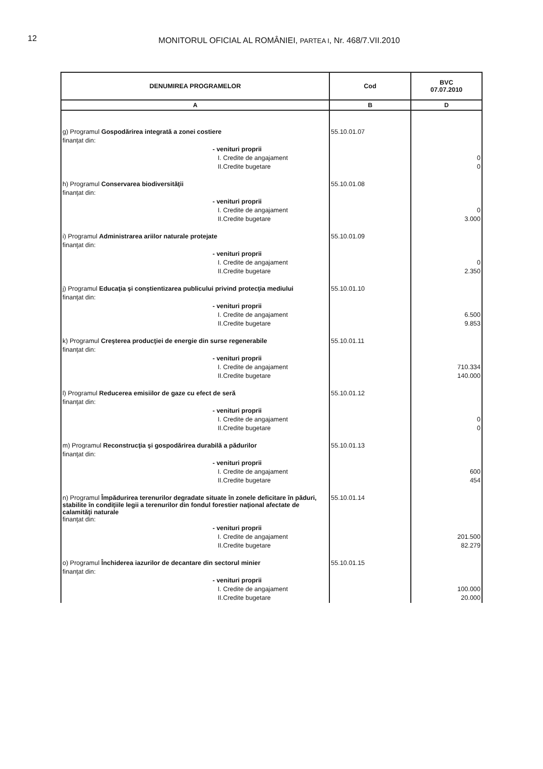12
MONITORUL OFICIAL AL ROMÂNIEI, PARTEA I, Nr. 468/7.VII.2010
| DENUMIREA PROGRAMELOR | Cod | BVC 07.07.2010 |
| --- | --- | --- |
| A | B | D |
| g) Programul Gospodărirea integrată a zonei costiere | 55.10.01.07 | |
| finanţat din: | | |
| - venituri proprii | | |
| I. Credite de angajament | | 0 |
| II.Credite bugetare | | 0 |
| h) Programul Conservarea biodiversităţii | 55.10.01.08 | |
| finanţat din: | | |
| - venituri proprii | | |
| I. Credite de angajament | | 0 |
| II.Credite bugetare | | 3.000 |
| i) Programul Administrarea ariilor naturale protejate | 55.10.01.09 | |
| finanţat din: | | |
| - venituri proprii | | |
| I. Credite de angajament | | 0 |
| II.Credite bugetare | | 2.350 |
| j) Programul Educaţia şi conştientizarea publicului privind protecţia mediului | 55.10.01.10 | |
| finanţat din: | | |
| - venituri proprii | | |
| I. Credite de angajament | | 6.500 |
| II.Credite bugetare | | 9.853 |
| k) Programul Creşterea producţiei de energie din surse regenerabile | 55.10.01.11 | |
| finanţat din: | | |
| - venituri proprii | | |
| I. Credite de angajament | | 710.334 |
| II.Credite bugetare | | 140.000 |
| l) Programul Reducerea emisiilor de gaze cu efect de seră | 55.10.01.12 | |
| finanţat din: | | |
| - venituri proprii | | |
| I. Credite de angajament | | 0 |
| II.Credite bugetare | | 0 |
| m) Programul Reconstrucţia şi gospodărirea durabilă a pădurilor | 55.10.01.13 | |
| finanţat din: | | |
| - venituri proprii | | |
| I. Credite de angajament | | 600 |
| II.Credite bugetare | | 454 |
| n) Programul Împădurirea terenurilor degradate situate în zonele deficitare în păduri, stabilite în condiţiile legii a terenurilor din fondul forestier naţional afectate de calamităţi naturale | 55.10.01.14 | |
| finanţat din: | | |
| - venituri proprii | | |
| I. Credite de angajament | | 201.500 |
| II.Credite bugetare | | 82.279 |
| o) Programul Închiderea iazurilor de decantare din sectorul minier | 55.10.01.15 | |
| finanţat din: | | |
| - venituri proprii | | |
| I. Credite de angajament | | 100.000 |
| II.Credite bugetare | | 20.000 |